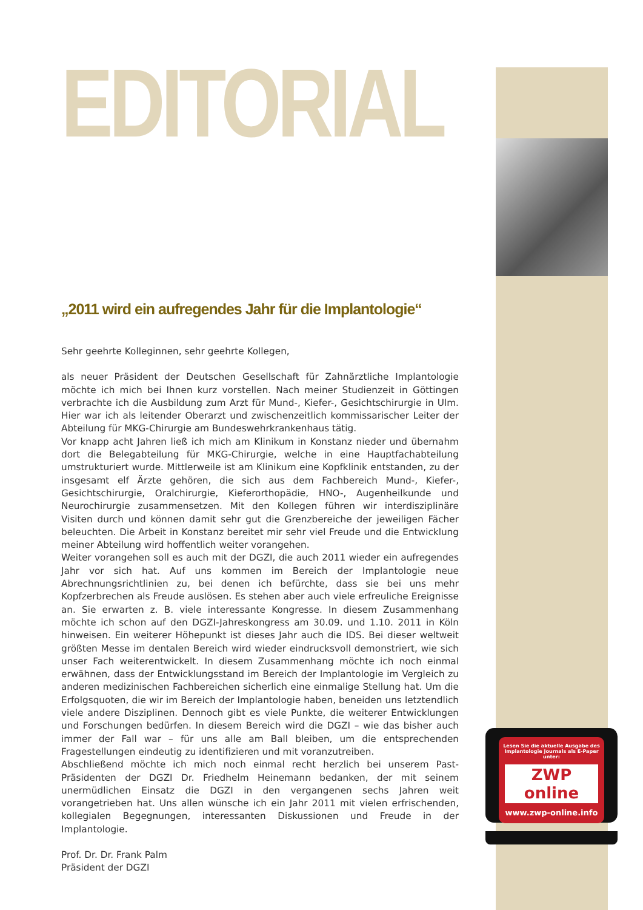EDITORIAL
„2011 wird ein aufregendes Jahr für die Implantologie“
Sehr geehrte Kolleginnen, sehr geehrte Kollegen,
als neuer Präsident der Deutschen Gesellschaft für Zahnärztliche Implantologie möchte ich mich bei Ihnen kurz vorstellen. Nach meiner Studienzeit in Göttingen verbrachte ich die Ausbildung zum Arzt für Mund-, Kiefer-, Gesichtschirurgie in Ulm. Hier war ich als leitender Oberarzt und zwischenzeitlich kommissarischer Leiter der Abteilung für MKG-Chirurgie am Bundeswehrkrankenhaus tätig.
Vor knapp acht Jahren ließ ich mich am Klinikum in Konstanz nieder und übernahm dort die Belegabteilung für MKG-Chirurgie, welche in eine Hauptfachabteilung umstrukturiert wurde. Mittlerweile ist am Klinikum eine Kopfklinik entstanden, zu der insgesamt elf Ärzte gehören, die sich aus dem Fachbereich Mund-, Kiefer-, Gesichtschirurgie, Oralchirurgie, Kieferorthopädie, HNO-, Augenheilkunde und Neurochirurgie zusammensetzen. Mit den Kollegen führen wir interdisziplinäre Visiten durch und können damit sehr gut die Grenzbereiche der jeweiligen Fächer beleuchten. Die Arbeit in Konstanz bereitet mir sehr viel Freude und die Entwicklung meiner Abteilung wird hoffentlich weiter vorangehen.
Weiter vorangehen soll es auch mit der DGZI, die auch 2011 wieder ein aufregendes Jahr vor sich hat. Auf uns kommen im Bereich der Implantologie neue Abrechnungsrichtlinien zu, bei denen ich befürchte, dass sie bei uns mehr Kopfzerbrechen als Freude auslösen. Es stehen aber auch viele erfreuliche Ereignisse an. Sie erwarten z. B. viele interessante Kongresse. In diesem Zusammenhang möchte ich schon auf den DGZI-Jahreskongress am 30.09. und 1.10. 2011 in Köln hinweisen. Ein weiterer Höhepunkt ist dieses Jahr auch die IDS. Bei dieser weltweit größten Messe im dentalen Bereich wird wieder eindrucksvoll demonstriert, wie sich unser Fach weiterentwickelt. In diesem Zusammenhang möchte ich noch einmal erwähnen, dass der Entwicklungsstand im Bereich der Implantologie im Vergleich zu anderen medizinischen Fachbereichen sicherlich eine einmalige Stellung hat. Um die Erfolgsquoten, die wir im Bereich der Implantologie haben, beneiden uns letztendlich viele andere Disziplinen. Dennoch gibt es viele Punkte, die weiterer Entwicklungen und Forschungen bedürfen. In diesem Bereich wird die DGZI – wie das bisher auch immer der Fall war – für uns alle am Ball bleiben, um die entsprechenden Fragestellungen eindeutig zu identifizieren und mit voranzutreiben.
Abschließend möchte ich mich noch einmal recht herzlich bei unserem Past-Präsidenten der DGZI Dr. Friedhelm Heinemann bedanken, der mit seinem unermüdlichen Einsatz die DGZI in den vergangenen sechs Jahren weit vorangetrieben hat. Uns allen wünsche ich ein Jahr 2011 mit vielen erfrischenden, kollegialen Begegnungen, interessanten Diskussionen und Freude in der Implantologie.
Prof. Dr. Dr. Frank Palm
Präsident der DGZI
Lesen Sie die aktuelle Ausgabe des Implantologie Journals als E-Paper unter:
ZWP online
www.zwp-online.info